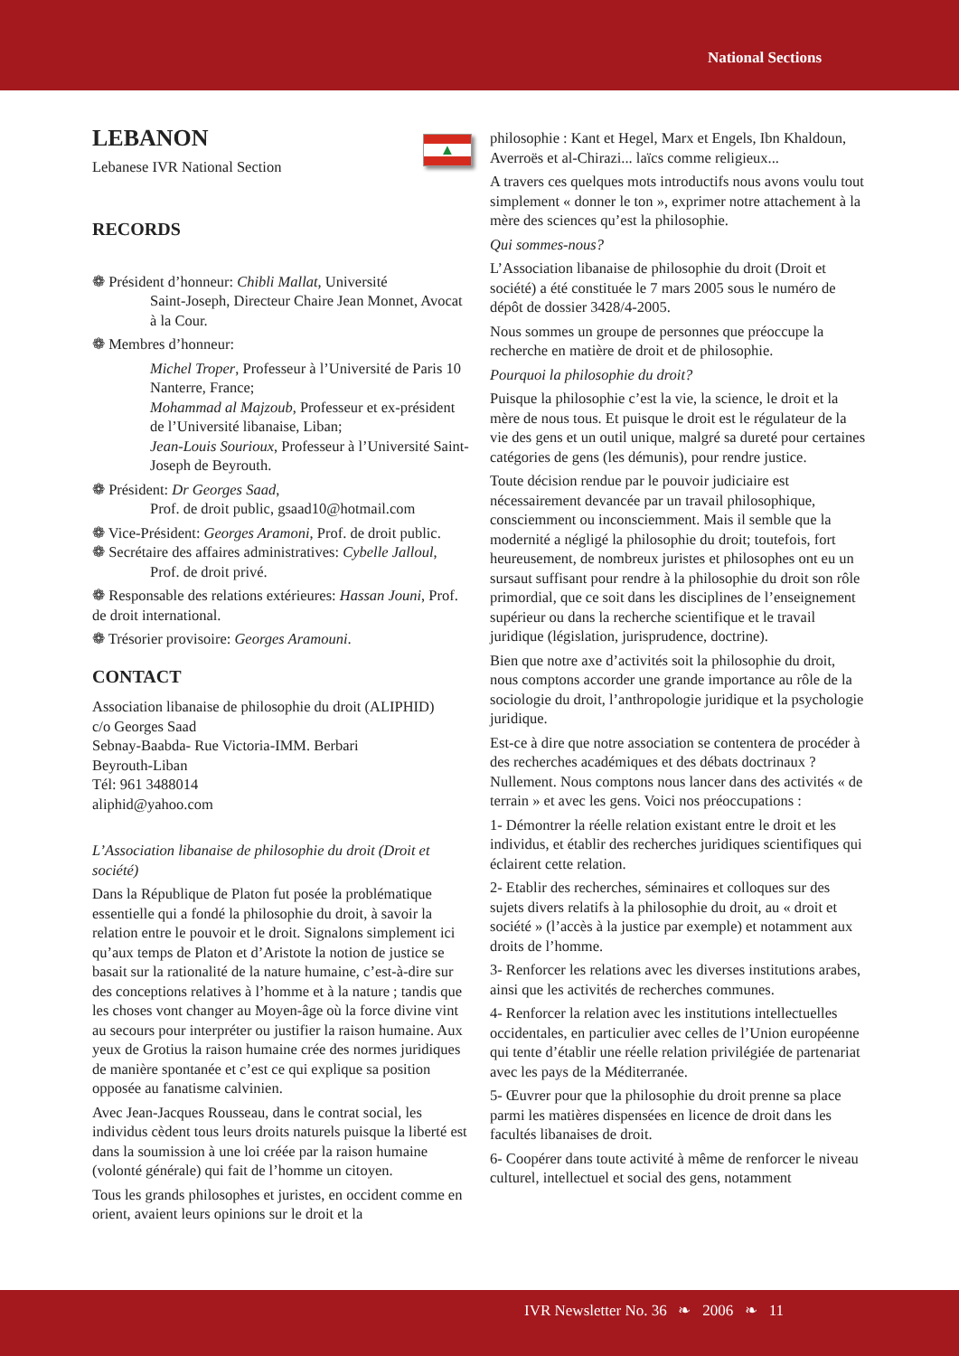National Sections
▲
LEBANON
Lebanese IVR National Section
RECORDS
❁ Président d’honneur: Chibli Mallat, Université
Saint-Joseph, Directeur Chaire Jean Monnet, Avocat à la Cour.
❁ Membres d’honneur:
Michel Troper, Professeur à l’Université de Paris 10 Nanterre, France;
Mohammad al Majzoub, Professeur et ex-président de l’Université libanaise, Liban;
Jean-Louis Sourioux, Professeur à l’Université Saint-Joseph de Beyrouth.
❁ Président: Dr Georges Saad,
Prof. de droit public, gsaad10@hotmail.com
❁ Vice-Président: Georges Aramoni, Prof. de droit public.
❁ Secrétaire des affaires administratives: Cybelle Jalloul,
Prof. de droit privé.
❁ Responsable des relations extérieures: Hassan Jouni, Prof. de droit international.
❁ Trésorier provisoire: Georges Aramouni.
CONTACT
Association libanaise de philosophie du droit (ALIPHID)
c/o Georges Saad
Sebnay-Baabda- Rue Victoria-IMM. Berbari
Beyrouth-Liban
Tél: 961 3488014
aliphid@yahoo.com
L’Association libanaise de philosophie du droit (Droit et société)
Dans la République de Platon fut posée la problématique essentielle qui a fondé la philosophie du droit, à savoir la relation entre le pouvoir et le droit. Signalons simplement ici qu’aux temps de Platon et d’Aristote la notion de justice se basait sur la rationalité de la nature humaine, c’est-à-dire sur des conceptions relatives à l’homme et à la nature ; tandis que les choses vont changer au Moyen-âge où la force divine vint au secours pour interpréter ou justifier la raison humaine. Aux yeux de Grotius la raison humaine crée des normes juridiques de manière spontanée et c’est ce qui explique sa position opposée au fanatisme calvinien.
Avec Jean-Jacques Rousseau, dans le contrat social, les individus cèdent tous leurs droits naturels puisque la liberté est dans la soumission à une loi créée par la raison humaine (volonté générale) qui fait de l’homme un citoyen.
Tous les grands philosophes et juristes, en occident comme en orient, avaient leurs opinions sur le droit et la
philosophie : Kant et Hegel, Marx et Engels, Ibn Khaldoun, Averroës et al-Chirazi... laïcs comme religieux...
A travers ces quelques mots introductifs nous avons voulu tout simplement « donner le ton », exprimer notre attachement à la mère des sciences qu’est la philosophie.
Qui sommes-nous?
L’Association libanaise de philosophie du droit (Droit et société) a été constituée le 7 mars 2005 sous le numéro de dépôt de dossier 3428/4-2005.
Nous sommes un groupe de personnes que préoccupe la recherche en matière de droit et de philosophie.
Pourquoi la philosophie du droit?
Puisque la philosophie c’est la vie, la science, le droit et la mère de nous tous. Et puisque le droit est le régulateur de la vie des gens et un outil unique, malgré sa dureté pour certaines catégories de gens (les démunis), pour rendre justice.
Toute décision rendue par le pouvoir judiciaire est nécessairement devancée par un travail philosophique, consciemment ou inconsciemment. Mais il semble que la modernité a négligé la philosophie du droit; toutefois, fort heureusement, de nombreux juristes et philosophes ont eu un sursaut suffisant pour rendre à la philosophie du droit son rôle primordial, que ce soit dans les disciplines de l’enseignement supérieur ou dans la recherche scientifique et le travail juridique (législation, jurisprudence, doctrine).
Bien que notre axe d’activités soit la philosophie du droit, nous comptons accorder une grande importance au rôle de la sociologie du droit, l’anthropologie juridique et la psychologie juridique.
Est-ce à dire que notre association se contentera de procéder à des recherches académiques et des débats doctrinaux ? Nullement. Nous comptons nous lancer dans des activités « de terrain » et avec les gens. Voici nos préoccupations :
1- Démontrer la réelle relation existant entre le droit et les individus, et établir des recherches juridiques scientifiques qui éclairent cette relation.
2- Etablir des recherches, séminaires et colloques sur des sujets divers relatifs à la philosophie du droit, au « droit et société » (l’accès à la justice par exemple) et notamment aux droits de l’homme.
3- Renforcer les relations avec les diverses institutions arabes, ainsi que les activités de recherches communes.
4- Renforcer la relation avec les institutions intellectuelles occidentales, en particulier avec celles de l’Union européenne qui tente d’établir une réelle relation privilégiée de partenariat avec les pays de la Méditerranée.
5- Œuvrer pour que la philosophie du droit prenne sa place parmi les matières dispensées en licence de droit dans les facultés libanaises de droit.
6- Coopérer dans toute activité à même de renforcer le niveau culturel, intellectuel et social des gens, notamment
IVR Newsletter No. 36 ❧ 2006 ❧ 11